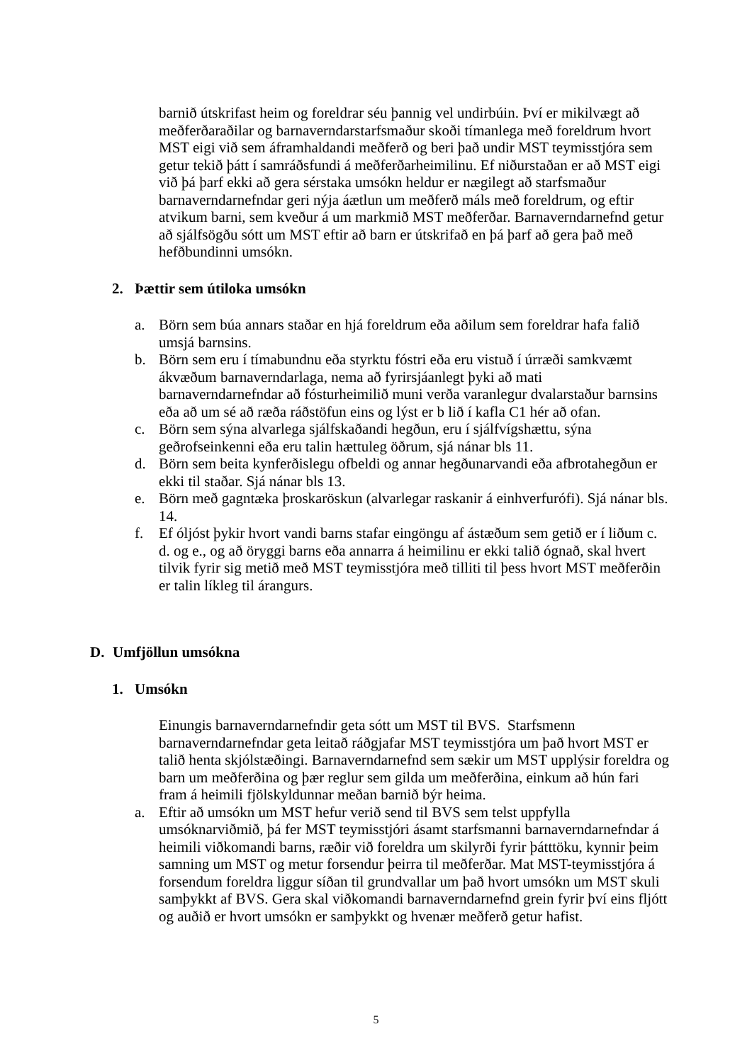barnið útskrifast heim og foreldrar séu þannig vel undirbúin. Því er mikilvægt að meðferðaraðilar og barnaverndarstarfsmaður skoði tímanlega með foreldrum hvort MST eigi við sem áframhaldandi meðferð og beri það undir MST teymisstjóra sem getur tekið þátt í samráðsfundi á meðferðarheimilinu. Ef niðurstaðan er að MST eigi við þá þarf ekki að gera sérstaka umsókn heldur er nægilegt að starfsmaður barnaverndarnefndar geri nýja áætlun um meðferð máls með foreldrum, og eftir atvikum barni, sem kveður á um markmið MST meðferðar. Barnaverndarnefnd getur að sjálfsögðu sótt um MST eftir að barn er útskrifað en þá þarf að gera það með hefðbundinni umsókn.
2. Þættir sem útiloka umsókn
a. Börn sem búa annars staðar en hjá foreldrum eða aðilum sem foreldrar hafa falið umsjá barnsins.
b. Börn sem eru í tímabundnu eða styrktu fóstri eða eru vistuð í úrræði samkvæmt ákvæðum barnaverndarlaga, nema að fyrirsjáanlegt þyki að mati barnaverndarnefndar að fósturheimilið muni verða varanlegur dvalarstaður barnsins eða að um sé að ræða ráðstöfun eins og lýst er b lið í kafla C1 hér að ofan.
c. Börn sem sýna alvarlega sjálfskaðandi hegðun, eru í sjálfvígshættu, sýna geðrofseinkenni eða eru talin hættuleg öðrum, sjá nánar bls 11.
d. Börn sem beita kynferðislegu ofbeldi og annar hegðunarvandi eða afbrotahegðun er ekki til staðar. Sjá nánar bls 13.
e. Börn með gagntæka þroskaröskun (alvarlegar raskanir á einhverfurófi). Sjá nánar bls. 14.
f. Ef óljóst þykir hvort vandi barns stafar eingöngu af ástæðum sem getið er í liðum c. d. og e., og að öryggi barns eða annarra á heimilinu er ekki talið ógnað, skal hvert tilvik fyrir sig metið með MST teymisstjóra með tilliti til þess hvort MST meðferðin er talin líkleg til árangurs.
D. Umfjöllun umsókna
1. Umsókn
Einungis barnaverndarnefndir geta sótt um MST til BVS. Starfsmenn barnaverndarnefndar geta leitað ráðgjafar MST teymisstjóra um það hvort MST er talið henta skjólstæðingi. Barnaverndarnefnd sem sækir um MST upplýsir foreldra og barn um meðferðina og þær reglur sem gilda um meðferðina, einkum að hún fari fram á heimili fjölskyldunnar meðan barnið býr heima.
a. Eftir að umsókn um MST hefur verið send til BVS sem telst uppfylla umsóknarviðmið, þá fer MST teymisstjóri ásamt starfsmanni barnaverndarnefndar á heimili viðkomandi barns, ræðir við foreldra um skilyrði fyrir þátttöku, kynnir þeim samning um MST og metur forsendur þeirra til meðferðar. Mat MST-teymisstjóra á forsendum foreldra liggur síðan til grundvallar um það hvort umsókn um MST skuli samþykkt af BVS. Gera skal viðkomandi barnaverndarnefnd grein fyrir því eins fljótt og auðið er hvort umsókn er samþykkt og hvenær meðferð getur hafist.
5